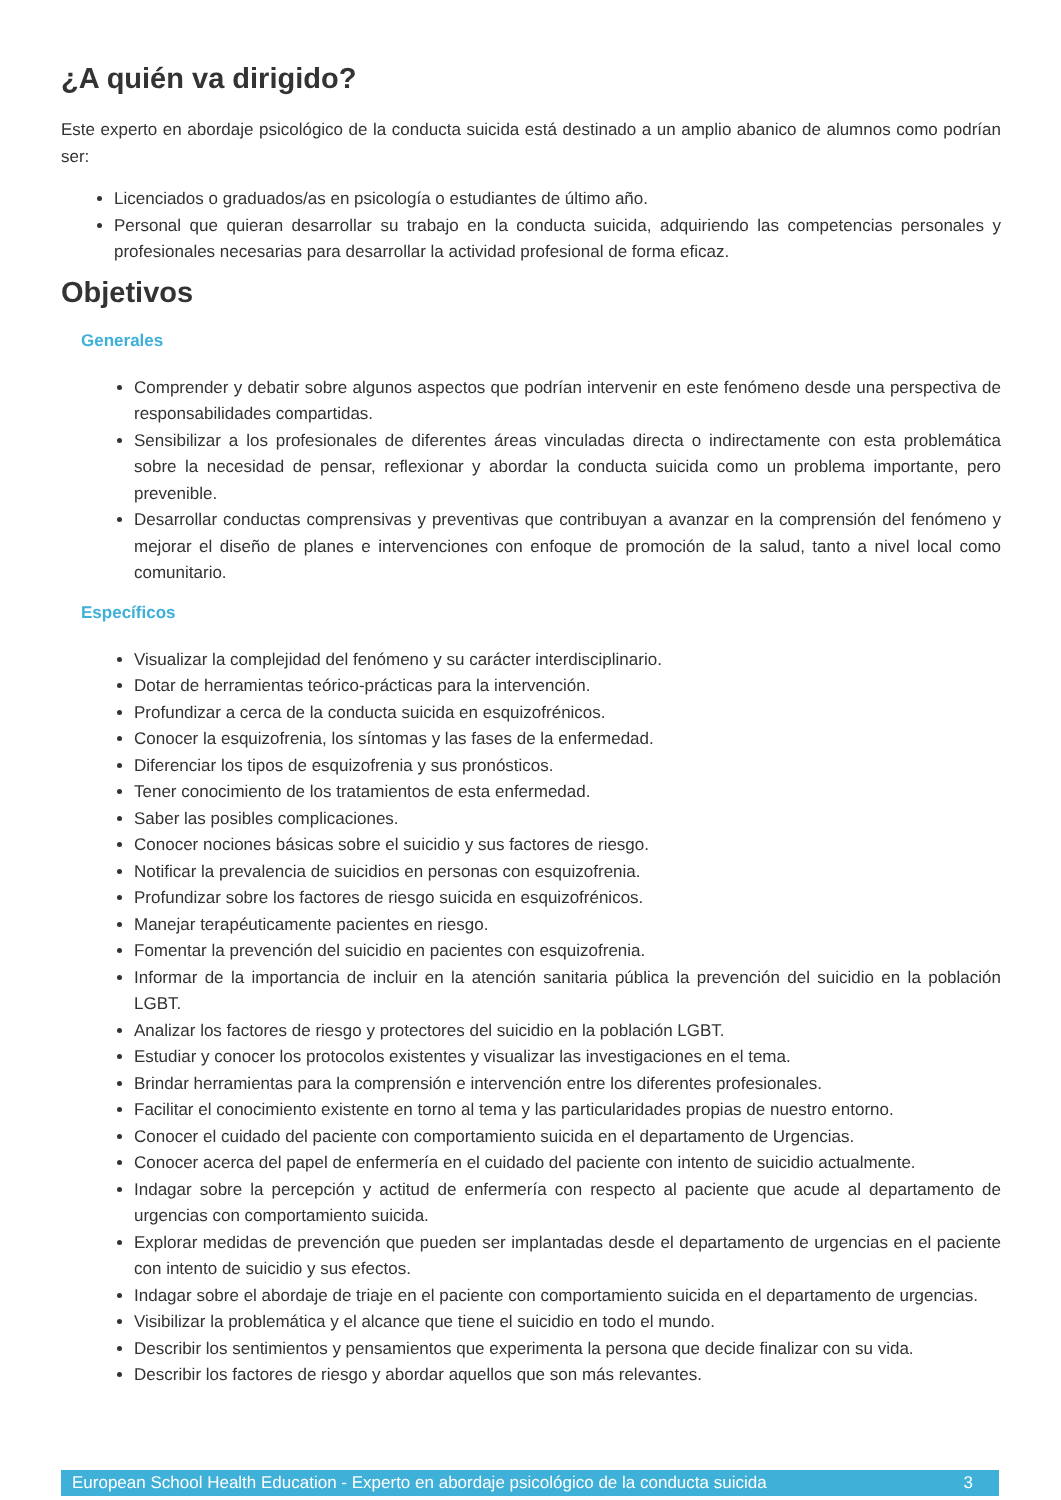¿A quién va dirigido?
Este experto en abordaje psicológico de la conducta suicida está destinado a un amplio abanico de alumnos como podrían ser:
Licenciados o graduados/as en psicología o estudiantes de último año.
Personal que quieran desarrollar su trabajo en la conducta suicida, adquiriendo las competencias personales y profesionales necesarias para desarrollar la actividad profesional de forma eficaz.
Objetivos
Generales
Comprender y debatir sobre algunos aspectos que podrían intervenir en este fenómeno desde una perspectiva de responsabilidades compartidas.
Sensibilizar a los profesionales de diferentes áreas vinculadas directa o indirectamente con esta problemática sobre la necesidad de pensar, reflexionar y abordar la conducta suicida como un problema importante, pero prevenible.
Desarrollar conductas comprensivas y preventivas que contribuyan a avanzar en la comprensión del fenómeno y mejorar el diseño de planes e intervenciones con enfoque de promoción de la salud, tanto a nivel local como comunitario.
Específicos
Visualizar la complejidad del fenómeno y su carácter interdisciplinario.
Dotar de herramientas teórico-prácticas para la intervención.
Profundizar a cerca de la conducta suicida en esquizofrénicos.
Conocer la esquizofrenia, los síntomas y las fases de la enfermedad.
Diferenciar los tipos de esquizofrenia y sus pronósticos.
Tener conocimiento de los tratamientos de esta enfermedad.
Saber las posibles complicaciones.
Conocer nociones básicas sobre el suicidio y sus factores de riesgo.
Notificar la prevalencia de suicidios en personas con esquizofrenia.
Profundizar sobre los factores de riesgo suicida en esquizofrénicos.
Manejar terapéuticamente pacientes en riesgo.
Fomentar la prevención del suicidio en pacientes con esquizofrenia.
Informar de la importancia de incluir en la atención sanitaria pública la prevención del suicidio en la población LGBT.
Analizar los factores de riesgo y protectores del suicidio en la población LGBT.
Estudiar y conocer los protocolos existentes y visualizar las investigaciones en el tema.
Brindar herramientas para la comprensión e intervención entre los diferentes profesionales.
Facilitar el conocimiento existente en torno al tema y las particularidades propias de nuestro entorno.
Conocer el cuidado del paciente con comportamiento suicida en el departamento de Urgencias.
Conocer acerca del papel de enfermería en el cuidado del paciente con intento de suicidio actualmente.
Indagar sobre la percepción y actitud de enfermería con respecto al paciente que acude al departamento de urgencias con comportamiento suicida.
Explorar medidas de prevención que pueden ser implantadas desde el departamento de urgencias en el paciente con intento de suicidio y sus efectos.
Indagar sobre el abordaje de triaje en el paciente con comportamiento suicida en el departamento de urgencias.
Visibilizar la problemática y el alcance que tiene el suicidio en todo el mundo.
Describir los sentimientos y pensamientos que experimenta la persona que decide finalizar con su vida.
Describir los factores de riesgo y abordar aquellos que son más relevantes.
European School Health Education - Experto en abordaje psicológico de la conducta suicida 3